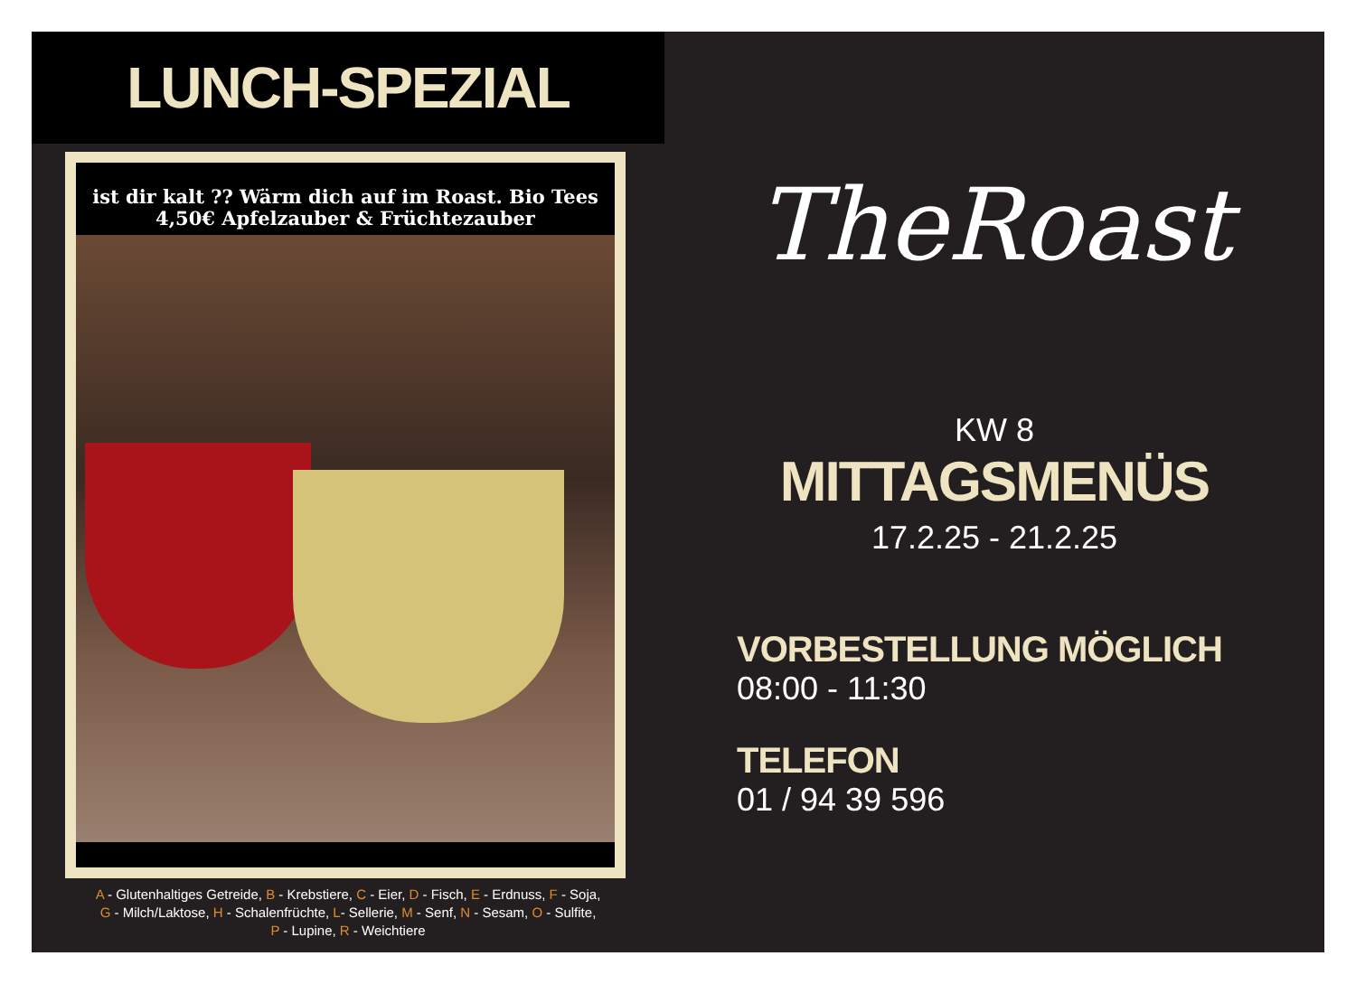LUNCH-SPEZIAL
ist dir kalt ?? Wärm dich auf im Roast. Bio Tees 4,50€ Apfelzauber & Früchtezauber
A - Glutenhaltiges Getreide, B - Krebstiere, C - Eier, D - Fisch, E - Erdnuss, F - Soja,
G - Milch/Laktose, H - Schalenfrüchte, L- Sellerie, M - Senf, N - Sesam, O - Sulfite,
P - Lupine, R - Weichtiere
TheRoast
KW 8
MITTAGSMENÜS
17.2.25 - 21.2.25
VORBESTELLUNG MÖGLICH
08:00 - 11:30
TELEFON
01 / 94 39 596